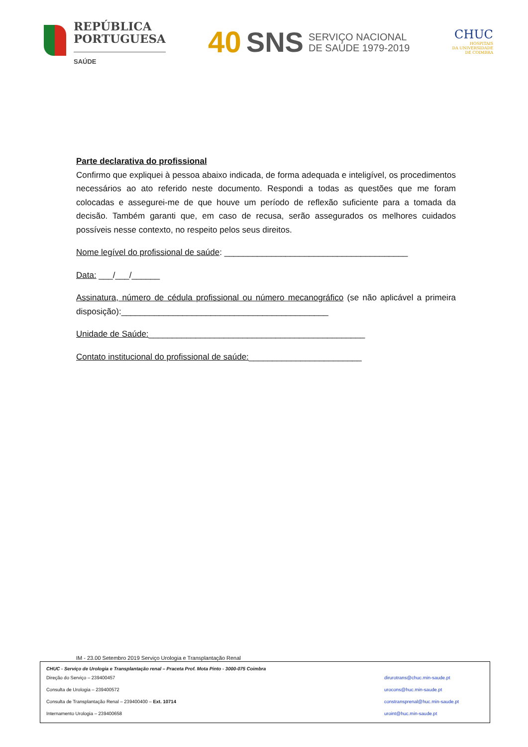REPÚBLICA
PORTUGUESA
SAÚDE
40 SNS SERVIÇO NACIONAL
DE SAÚDE 1979-2019
CHUC
HOSPITAIS
DA UNIVERSIDADE
DE COIMBRA
Parte declarativa do profissional
Confirmo que expliquei à pessoa abaixo indicada, de forma adequada e inteligível, os procedimentos necessários ao ato referido neste documento. Respondi a todas as questões que me foram colocadas e assegurei-me de que houve um período de reflexão suficiente para a tomada da decisão. Também garanti que, em caso de recusa, serão assegurados os melhores cuidados possíveis nesse contexto, no respeito pelos seus direitos.
Nome legível do profissional de saúde: _______________________________________
Data: ___/___/______
Assinatura, número de cédula profissional ou número mecanográfico (se não aplicável a primeira disposição):____________________________________________
Unidade de Saúde:______________________________________________
Contato institucional do profissional de saúde:________________________
IM - 23.00 Setembro 2019 Serviço Urologia e Transplantação Renal
CHUC - Serviço de Urologia e Transplantação renal – Praceta Prof. Mota Pinto - 3000-075 Coimbra
Direção do Serviço – 239400457 dirurotrans@chuc.min-saude.pt
Consulta de Urologia – 239400572 urocons@huc.min-saude.pt
Consulta de Transplantação Renal – 239400400 – Ext. 10714 constransprenal@huc.min-saude.pt
Internamento Urologia – 239400658 uroint@huc.min-saude.pt